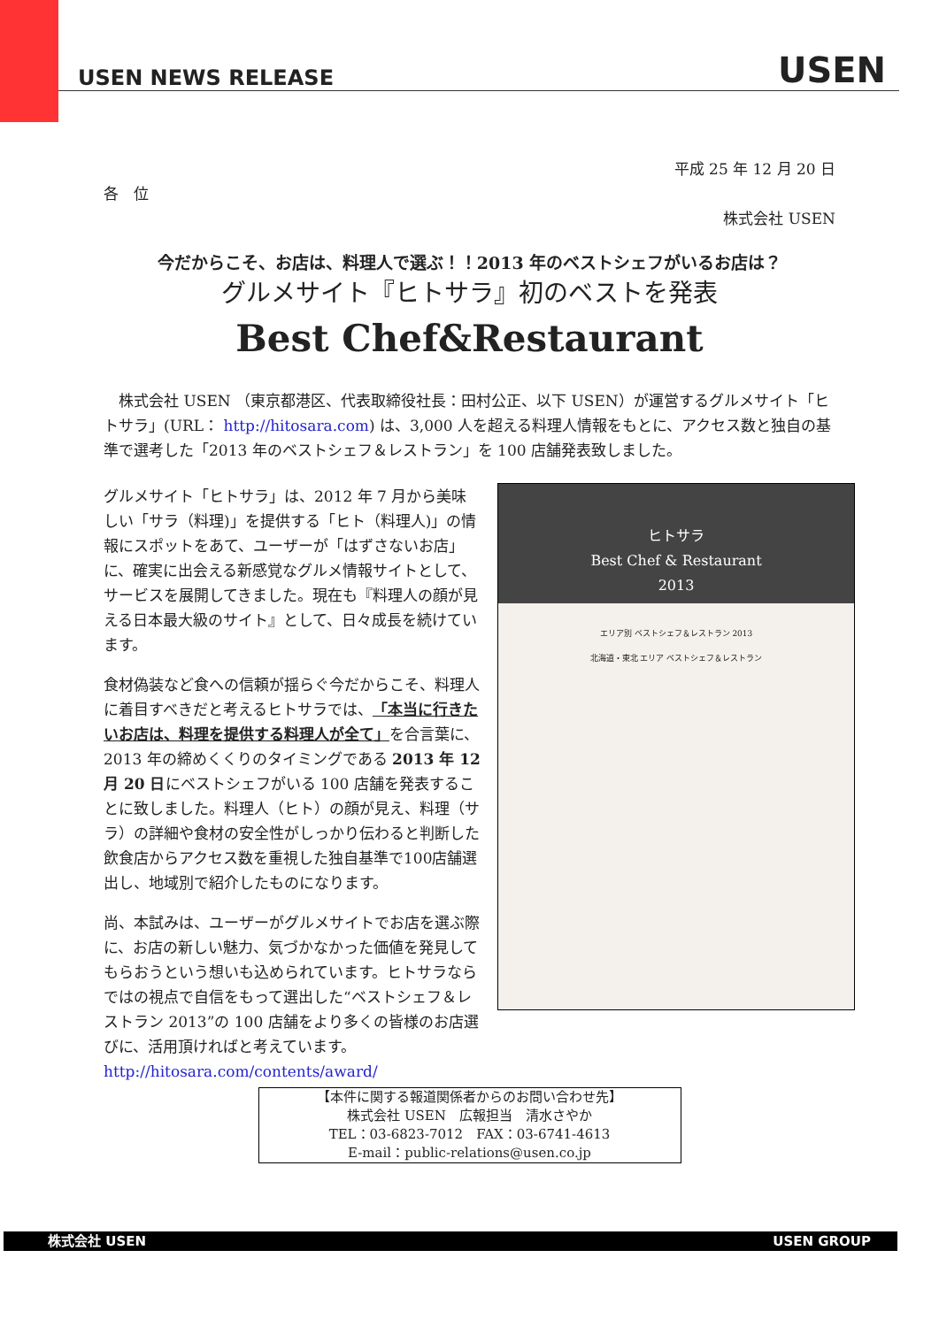USEN NEWS RELEASE USEN
平成 25 年 12 月 20 日
各　位
株式会社 USEN
今だからこそ、お店は、料理人で選ぶ！！2013 年のベストシェフがいるお店は？
グルメサイト『ヒトサラ』初のベストを発表
Best Chef&Restaurant
　株式会社 USEN （東京都港区、代表取締役社長：田村公正、以下 USEN）が運営するグルメサイト「ヒトサラ」(URL： http://hitosara.com) は、3,000 人を超える料理人情報をもとに、アクセス数と独自の基準で選考した「2013 年のベストシェフ＆レストラン」を 100 店舗発表致しました。
ヒトサラ
Best Chef & Restaurant
2013
エリア別 ベストシェフ＆レストラン 2013
北海道・東北 エリア ベストシェフ＆レストラン
グルメサイト「ヒトサラ」は、2012 年 7 月から美味しい「サラ（料理)」を提供する「ヒト（料理人)」の情報にスポットをあて、ユーザーが「はずさないお店」に、確実に出会える新感覚なグルメ情報サイトとして、サービスを展開してきました。現在も『料理人の顔が見える日本最大級のサイト』として、日々成長を続けています。
食材偽装など食への信頼が揺らぐ今だからこそ、料理人に着目すべきだと考えるヒトサラでは、「本当に行きたいお店は、料理を提供する料理人が全て」を合言葉に、2013 年の締めくくりのタイミングである 2013 年 12 月 20 日にベストシェフがいる 100 店舗を発表することに致しました。料理人（ヒト）の顔が見え、料理（サラ）の詳細や食材の安全性がしっかり伝わると判断した飲食店からアクセス数を重視した独自基準で100店舗選出し、地域別で紹介したものになります。
尚、本試みは、ユーザーがグルメサイトでお店を選ぶ際に、お店の新しい魅力、気づかなかった価値を発見してもらおうという想いも込められています。ヒトサラならではの視点で自信をもって選出した“ベストシェフ＆レストラン 2013”の 100 店舗をより多くの皆様のお店選びに、活用頂ければと考えています。
http://hitosara.com/contents/award/
【本件に関する報道関係者からのお問い合わせ先】
株式会社 USEN　広報担当　清水さやか
TEL：03-6823-7012　FAX：03-6741-4613
E-mail：public-relations@usen.co.jp
株式会社 USEN USEN GROUP